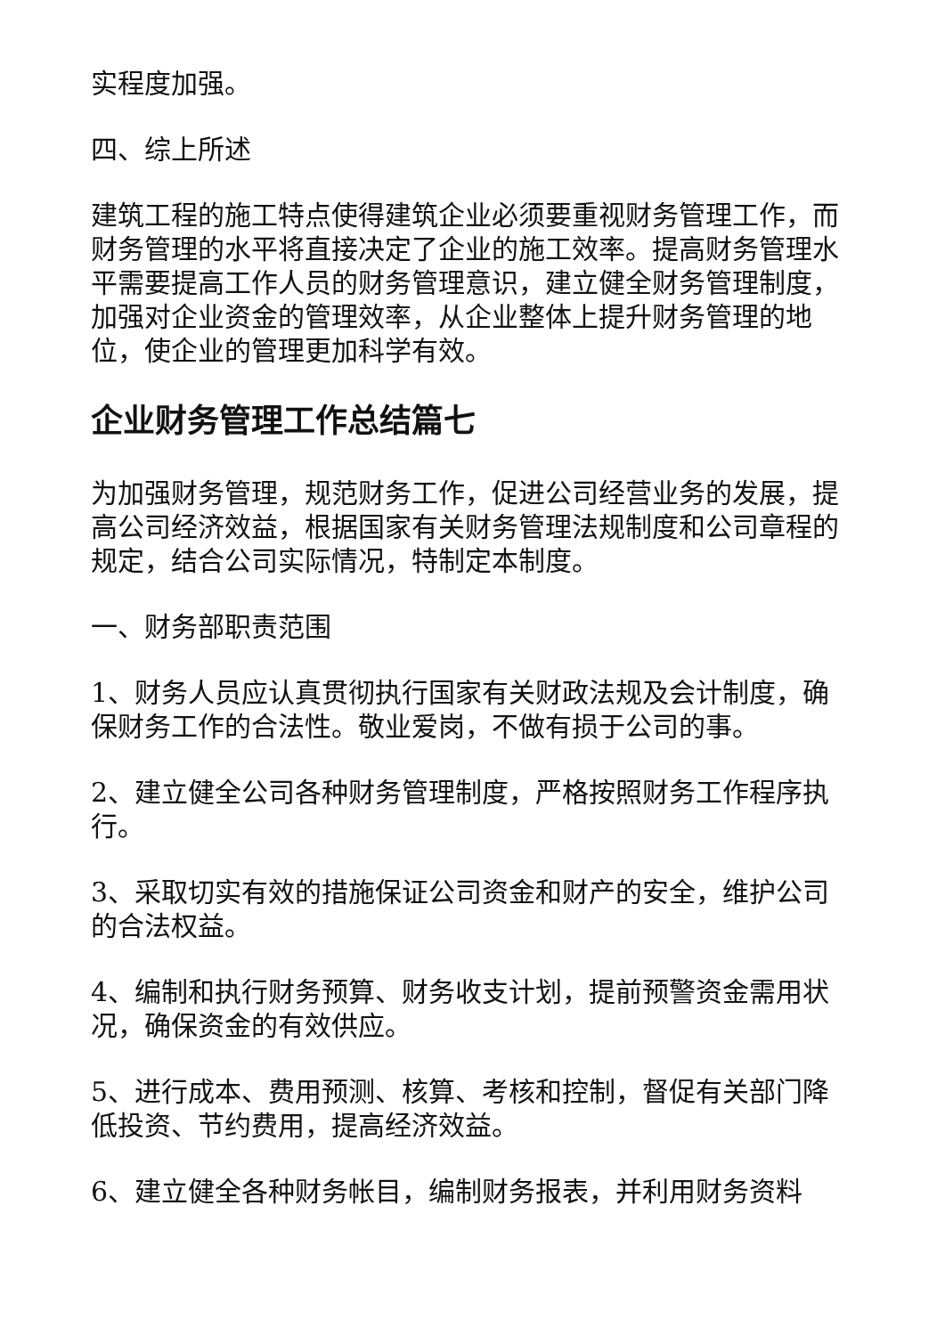实程度加强。
四、综上所述
建筑工程的施工特点使得建筑企业必须要重视财务管理工作，而财务管理的水平将直接决定了企业的施工效率。提高财务管理水平需要提高工作人员的财务管理意识，建立健全财务管理制度，加强对企业资金的管理效率，从企业整体上提升财务管理的地位，使企业的管理更加科学有效。
企业财务管理工作总结篇七
为加强财务管理，规范财务工作，促进公司经营业务的发展，提高公司经济效益，根据国家有关财务管理法规制度和公司章程的规定，结合公司实际情况，特制定本制度。
一、财务部职责范围
1、财务人员应认真贯彻执行国家有关财政法规及会计制度，确保财务工作的合法性。敬业爱岗，不做有损于公司的事。
2、建立健全公司各种财务管理制度，严格按照财务工作程序执行。
3、采取切实有效的措施保证公司资金和财产的安全，维护公司的合法权益。
4、编制和执行财务预算、财务收支计划，提前预警资金需用状况，确保资金的有效供应。
5、进行成本、费用预测、核算、考核和控制，督促有关部门降低投资、节约费用，提高经济效益。
6、建立健全各种财务帐目，编制财务报表，并利用财务资料